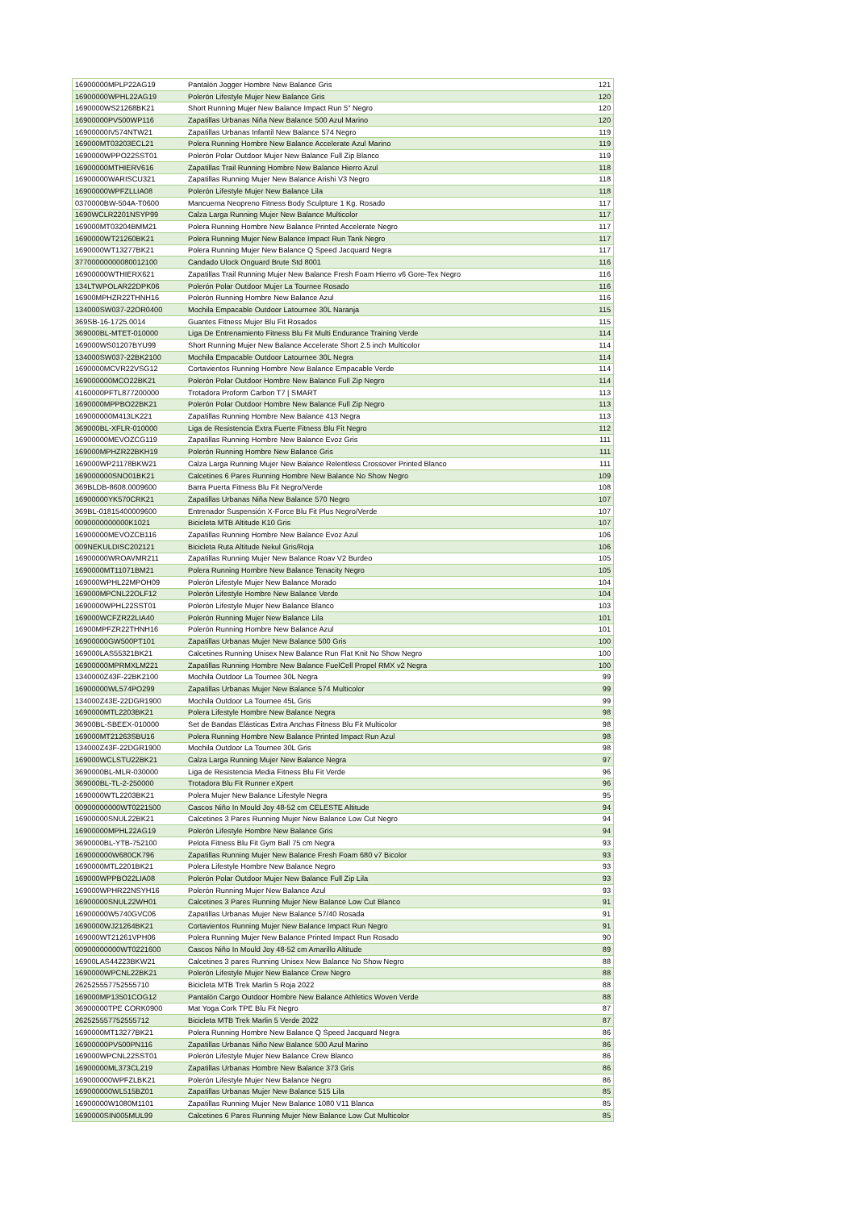| 16900000MPLP22AG19 | Pantalón Jogger Hombre New Balance Gris | 121 |
| 16900000WPHL22AG19 | Polerón Lifestyle Mujer New Balance Gris | 120 |
| 1690000WS21268BK21 | Short Running Mujer New Balance Impact Run 5" Negro | 120 |
| 16900000PV500WP116 | Zapatillas Urbanas Niña New Balance 500 Azul Marino | 120 |
| 16900000IV574NTW21 | Zapatillas Urbanas Infantil New Balance 574 Negro | 119 |
| 169000MT03203ECL21 | Polera Running Hombre New Balance Accelerate Azul Marino | 119 |
| 1690000WPPO22SST01 | Polerón Polar Outdoor Mujer New Balance Full Zip Blanco | 119 |
| 16900000MTHIERV616 | Zapatillas Trail Running Hombre New Balance Hierro Azul | 118 |
| 16900000WARISCU321 | Zapatillas Running Mujer New Balance Arishi V3 Negro | 118 |
| 16900000WPFZLLIA08 | Polerón Lifestyle Mujer New Balance Lila | 118 |
| 0370000BW-504A-T0600 | Mancuerna Neopreno Fitness Body Sculpture 1 Kg. Rosado | 117 |
| 1690WCLR2201NSYP99 | Calza Larga Running Mujer New Balance Multicolor | 117 |
| 169000MT03204BMM21 | Polera Running Hombre New Balance Printed Accelerate Negro | 117 |
| 1690000WT21260BK21 | Polera Running Mujer New Balance Impact Run Tank Negro | 117 |
| 1690000WT13277BK21 | Polera Running Mujer New Balance Q Speed Jacquard Negra | 117 |
| 37700000000080012100 | Candado Ulock Onguard Brute Std 8001 | 116 |
| 16900000WTHIERX621 | Zapatillas Trail Running Mujer New Balance Fresh Foam Hierro v6 Gore-Tex Negro | 116 |
| 134LTWPOLAR22DPK06 | Polerón Polar Outdoor Mujer La Tournee Rosado | 116 |
| 16900MPHZR22THNH16 | Polerón Running Hombre New Balance Azul | 116 |
| 134000SW037-22OR0400 | Mochila Empacable Outdoor Latournee 30L Naranja | 115 |
| 369SB-16-1725.0014 | Guantes Fitness Mujer Blu Fit Rosados | 115 |
| 369000BL-MTET-010000 | Liga De Entrenamiento Fitness Blu Fit Multi Endurance Training Verde | 114 |
| 169000WS01207BYU99 | Short Running Mujer New Balance Accelerate Short 2.5 inch Multicolor | 114 |
| 134000SW037-22BK2100 | Mochila Empacable Outdoor Latournee 30L Negra | 114 |
| 1690000MCVR22VSG12 | Cortavientos Running Hombre New Balance Empacable Verde | 114 |
| 169000000MCO22BK21 | Polerón Polar Outdoor Hombre New Balance Full Zip Negro | 114 |
| 4160000PFTL877200000 | Trotadora Proform Carbon T7 / SMART | 113 |
| 1690000MPPBO22BK21 | Polerón Polar Outdoor Hombre New Balance Full Zip Negro | 113 |
| 169000000M413LK221 | Zapatillas Running Hombre New Balance 413 Negra | 113 |
| 369000BL-XFLR-010000 | Liga de Resistencia Extra Fuerte Fitness Blu Fit Negro | 112 |
| 16900000MEVOZCG119 | Zapatillas Running Hombre New Balance Evoz Gris | 111 |
| 169000MPHZR22BKH19 | Polerón Running Hombre New Balance Gris | 111 |
| 169000WP21178BKW21 | Calza Larga Running Mujer New Balance Relentless Crossover Printed Blanco | 111 |
| 169000000SNO01BK21 | Calcetines 6 Pares Running Hombre New Balance No Show Negro | 109 |
| 369BLDB-8608.0009600 | Barra Puerta Fitness Blu Fit Negro/Verde | 108 |
| 16900000YK570CRK21 | Zapatillas Urbanas Niña New Balance 570 Negro | 107 |
| 369BL-01815400009600 | Entrenador Suspensión X-Force Blu Fit Plus Negro/Verde | 107 |
| 0090000000000K1021 | Bicicleta MTB Altitude K10 Gris | 107 |
| 16900000MEVOZCB116 | Zapatillas Running Hombre New Balance Evoz Azul | 106 |
| 009NEKULDISC202121 | Bicicleta Ruta Altitude Nekul Gris/Roja | 106 |
| 16900000WROAVMR211 | Zapatillas Running Mujer New Balance Roav V2 Burdeo | 105 |
| 1690000MT11071BM21 | Polera Running Hombre New Balance Tenacity Negro | 105 |
| 169000WPHL22MPOH09 | Polerón Lifestyle Mujer New Balance Morado | 104 |
| 169000MPCNL22OLF12 | Polerón Lifestyle Hombre New Balance Verde | 104 |
| 1690000WPHL22SST01 | Polerón Lifestyle Mujer New Balance Blanco | 103 |
| 169000WCFZR22LIA40 | Polerón Running Mujer New Balance Lila | 101 |
| 16900MPFZR22THNH16 | Polerón Running Hombre New Balance Azul | 101 |
| 16900000GW500PT101 | Zapatillas Urbanas Mujer New Balance 500 Gris | 100 |
| 169000LAS55321BK21 | Calcetines Running Unisex New Balance Run Flat Knit No Show Negro | 100 |
| 16900000MPRMXLM221 | Zapatillas Running Hombre New Balance FuelCell Propel RMX v2 Negra | 100 |
| 1340000Z43F-22BK2100 | Mochila Outdoor La Tournee 30L Negra | 99 |
| 16900000WL574PO299 | Zapatillas Urbanas Mujer New Balance 574 Multicolor | 99 |
| 134000Z43E-22DGR1900 | Mochila Outdoor La Tournee 45L Gris | 99 |
| 1690000MTL2203BK21 | Polera Lifestyle Hombre New Balance Negra | 98 |
| 36900BL-SBEEX-010000 | Set de Bandas Elásticas Extra Anchas Fitness Blu Fit Multicolor | 98 |
| 169000MT21263SBU16 | Polera Running Hombre New Balance Printed Impact Run Azul | 98 |
| 134000Z43F-22DGR1900 | Mochila Outdoor La Tournee 30L Gris | 98 |
| 169000WCLSTU22BK21 | Calza Larga Running Mujer New Balance Negra | 97 |
| 3690000BL-MLR-030000 | Liga de Resistencia Media Fitness Blu Fit Verde | 96 |
| 369000BL-TL-2-250000 | Trotadora Blu Fit Runner eXpert | 96 |
| 1690000WTL2203BK21 | Polera Mujer New Balance Lifestyle Negra | 95 |
| 00900000000WT0221500 | Cascos Niño In Mould Joy 48-52 cm CELESTE Altitude | 94 |
| 16900000SNUL22BK21 | Calcetines 3 Pares Running Mujer New Balance Low Cut Negro | 94 |
| 16900000MPHL22AG19 | Polerón Lifestyle Hombre New Balance Gris | 94 |
| 3690000BL-YTB-752100 | Pelota Fitness Blu Fit Gym Ball 75 cm Negra | 93 |
| 169000000W680CK796 | Zapatillas Running Mujer New Balance Fresh Foam 680 v7 Bicolor | 93 |
| 1690000MTL2201BK21 | Polera Lifestyle Hombre New Balance Negro | 93 |
| 169000WPPBO22LIA08 | Polerón Polar Outdoor Mujer New Balance Full Zip Lila | 93 |
| 169000WPHR22NSYH16 | Polerón Running Mujer New Balance Azul | 93 |
| 16900000SNUL22WH01 | Calcetines 3 Pares Running Mujer New Balance Low Cut Blanco | 91 |
| 16900000W5740GVC06 | Zapatillas Urbanas Mujer New Balance 57/40 Rosada | 91 |
| 1690000WJ21264BK21 | Cortavientos Running Mujer New Balance Impact Run Negro | 91 |
| 169000WT21261VPH06 | Polera Running Mujer New Balance Printed Impact Run Rosado | 90 |
| 00900000000WT0221600 | Cascos Niño In Mould Joy 48-52 cm Amarillo Altitude | 89 |
| 16900LAS44223BKW21 | Calcetines 3 pares Running Unisex New Balance No Show Negro | 88 |
| 1690000WPCNL22BK21 | Polerón Lifestyle Mujer New Balance Crew Negro | 88 |
| 262525557752555710 | Bicicleta MTB Trek Marlin 5 Roja 2022 | 88 |
| 169000MP13501COG12 | Pantalón Cargo Outdoor Hombre New Balance Athletics Woven Verde | 88 |
| 36900000TPE CORK0900 | Mat Yoga Cork TPE Blu Fit Negro | 87 |
| 262525557752555712 | Bicicleta MTB Trek Marlin 5 Verde 2022 | 87 |
| 1690000MT13277BK21 | Polera Running Hombre New Balance Q Speed Jacquard Negra | 86 |
| 16900000PV500PN116 | Zapatillas Urbanas Niño New Balance 500 Azul Marino | 86 |
| 169000WPCNL22SST01 | Polerón Lifestyle Mujer New Balance Crew Blanco | 86 |
| 16900000ML373CL219 | Zapatillas Urbanas Hombre New Balance 373 Gris | 86 |
| 169000000WPFZLBK21 | Polerón Lifestyle Mujer New Balance Negro | 86 |
| 169000000WL515BZ01 | Zapatillas Urbanas Mujer New Balance 515 Lila | 85 |
| 16900000W1080M1101 | Zapatillas Running Mujer New Balance 1080 V11 Blanca | 85 |
| 1690000SIN005MUL99 | Calcetines 6 Pares Running Mujer New Balance Low Cut Multicolor | 85 |